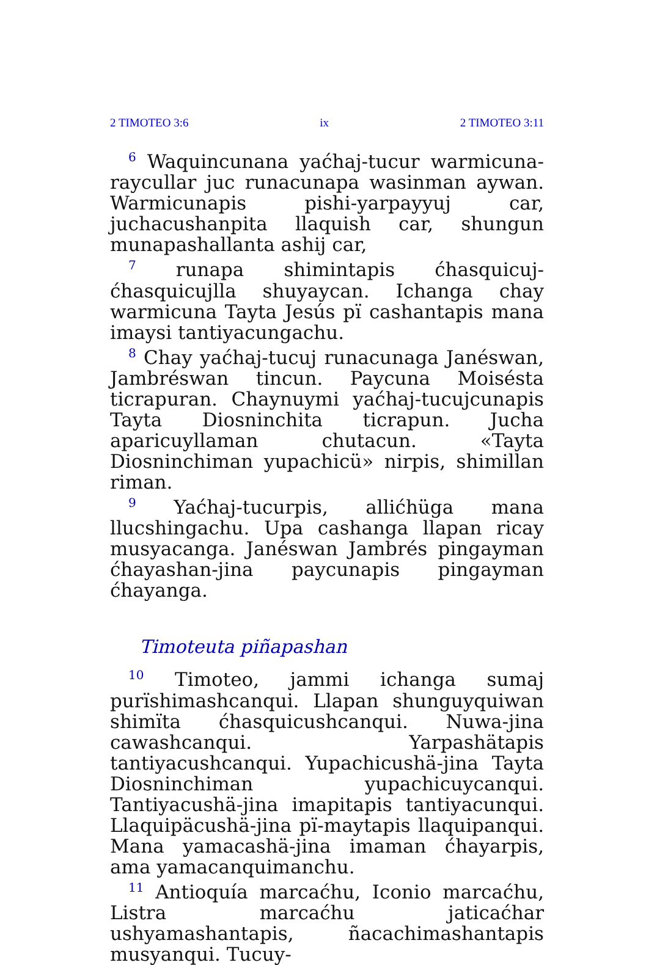2 TIMOTEO 3:6 ix 2 TIMOTEO 3:11
<sup>6</sup> Waquincunana yaćhaj-tucur warmicuna­raycullar juc runacunapa wasinman aywan. Warmicunapis pishi-yarpayyuj car, juchacushanpita llaquish car, shungun munapashallanta ashij car,
<sup>7</sup> runapa shimintapis ćhasquicuj-ćhasquicujlla shuyaycan. Ichanga chay warmicuna Tayta Jesús pï cashantapis mana imaysi tantiyacungachu.
<sup>8</sup> Chay yaćhaj-tucuj runacunaga Janéswan, Jam­bréswan tincun. Paycuna Moisésta ticrapuran. Chaynuymi yaćhaj-tucujcunapis Tayta Diosninchita ticrapun. Jucha aparicuyllaman chutacun. «Tayta Diosninchiman yupachicü» nirpis, shimillan ri­man.
<sup>9</sup> Yaćhaj-tucurpis, allićhüga mana llucshingachu. Upa cashanga llapan ricay musyacanga. Janéswan Jambrés pingayman ćhayashan-jina paycunapis pingayman ćhayanga.
Timoteuta piñapashan
<sup>10</sup> Timoteo, jammi ichanga sumaj purïshimashcanqui. Llapan shunguyquiwan shimïta ćhasquicushcanqui. Nuwa-jina cawashcanqui. Yarpashätapis tantiyacushcanqui. Yupachicushä-jina Tayta Diosninchiman yupachicuycanqui. Tantiyacushä-jina imapitapis tantiyacunqui. Llaquipäcushä-jina pï-maytapis llaquipanqui. Mana yamacashä-jina imaman ćhayarpis, ama yamacanquimanchu.
<sup>11</sup> Antioquía marcaćhu, Iconio marcaćhu, Listra marcaćhu jaticaćhar ushyamashantapis, ñacachimashantapis musyanqui. Tucuy-